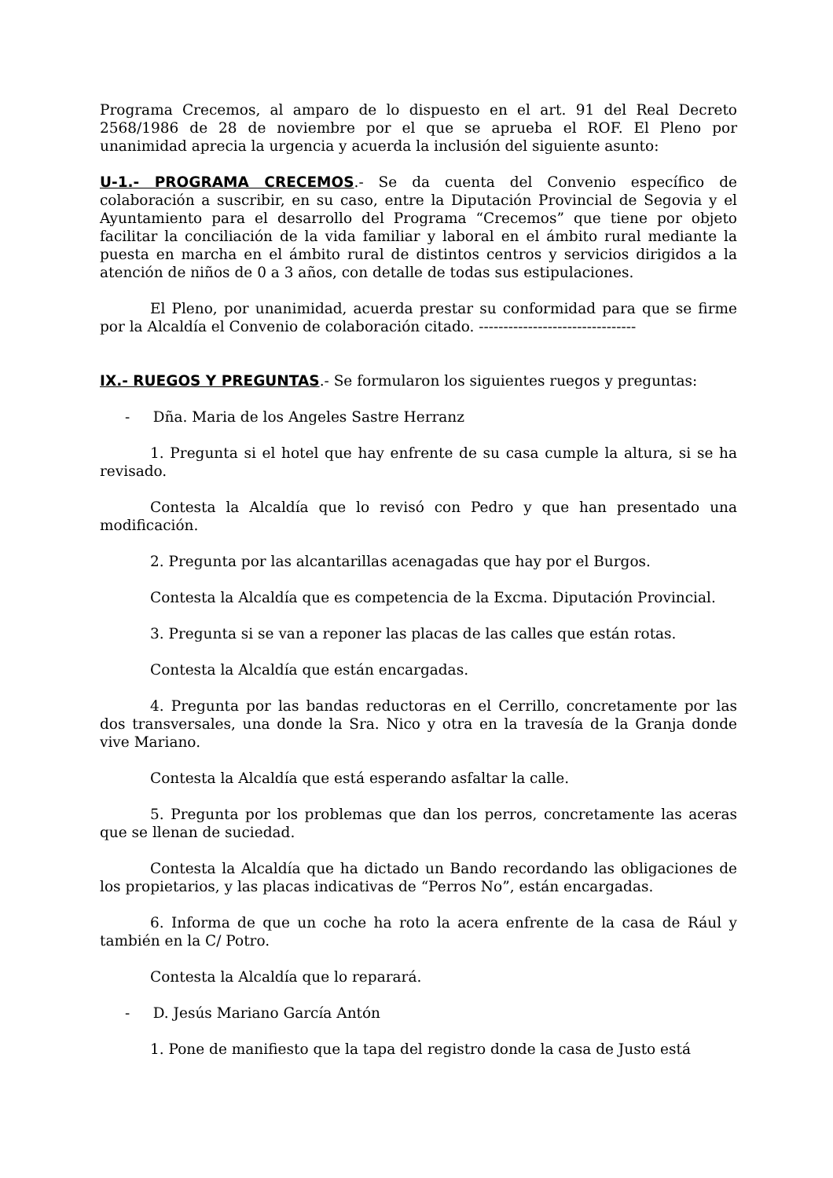Programa Crecemos, al amparo de lo dispuesto en el art. 91 del Real Decreto 2568/1986 de 28 de noviembre por el que se aprueba el ROF. El Pleno por unanimidad aprecia la urgencia y acuerda la inclusión del siguiente asunto:
U-1.- PROGRAMA CRECEMOS.- Se da cuenta del Convenio específico de colaboración a suscribir, en su caso, entre la Diputación Provincial de Segovia y el Ayuntamiento para el desarrollo del Programa “Crecemos” que tiene por objeto facilitar la conciliación de la vida familiar y laboral en el ámbito rural mediante la puesta en marcha en el ámbito rural de distintos centros y servicios dirigidos a la atención de niños de 0 a 3 años, con detalle de todas sus estipulaciones.
El Pleno, por unanimidad, acuerda prestar su conformidad para que se firme por la Alcaldía el Convenio de colaboración citado. --------------------------------
IX.- RUEGOS Y PREGUNTAS.- Se formularon los siguientes ruegos y preguntas:
- Dña. Maria de los Angeles Sastre Herranz
1. Pregunta si el hotel que hay enfrente de su casa cumple la altura, si se ha revisado.
Contesta la Alcaldía que lo revisó con Pedro y que han presentado una modificación.
2. Pregunta por las alcantarillas acenagadas que hay por el Burgos.
Contesta la Alcaldía que es competencia de la Excma. Diputación Provincial.
3. Pregunta si se van a reponer las placas de las calles que están rotas.
Contesta la Alcaldía que están encargadas.
4. Pregunta por las bandas reductoras en el Cerrillo, concretamente por las dos transversales, una donde la Sra. Nico y otra en la travesía de la Granja donde vive Mariano.
Contesta la Alcaldía que está esperando asfaltar la calle.
5. Pregunta por los problemas que dan los perros, concretamente las aceras que se llenan de suciedad.
Contesta la Alcaldía que ha dictado un Bando recordando las obligaciones de los propietarios, y las placas indicativas de “Perros No”, están encargadas.
6. Informa de que un coche ha roto la acera enfrente de la casa de Rául y también en la C/ Potro.
Contesta la Alcaldía que lo reparará.
- D. Jesús Mariano García Antón
1. Pone de manifiesto que la tapa del registro donde la casa de Justo está